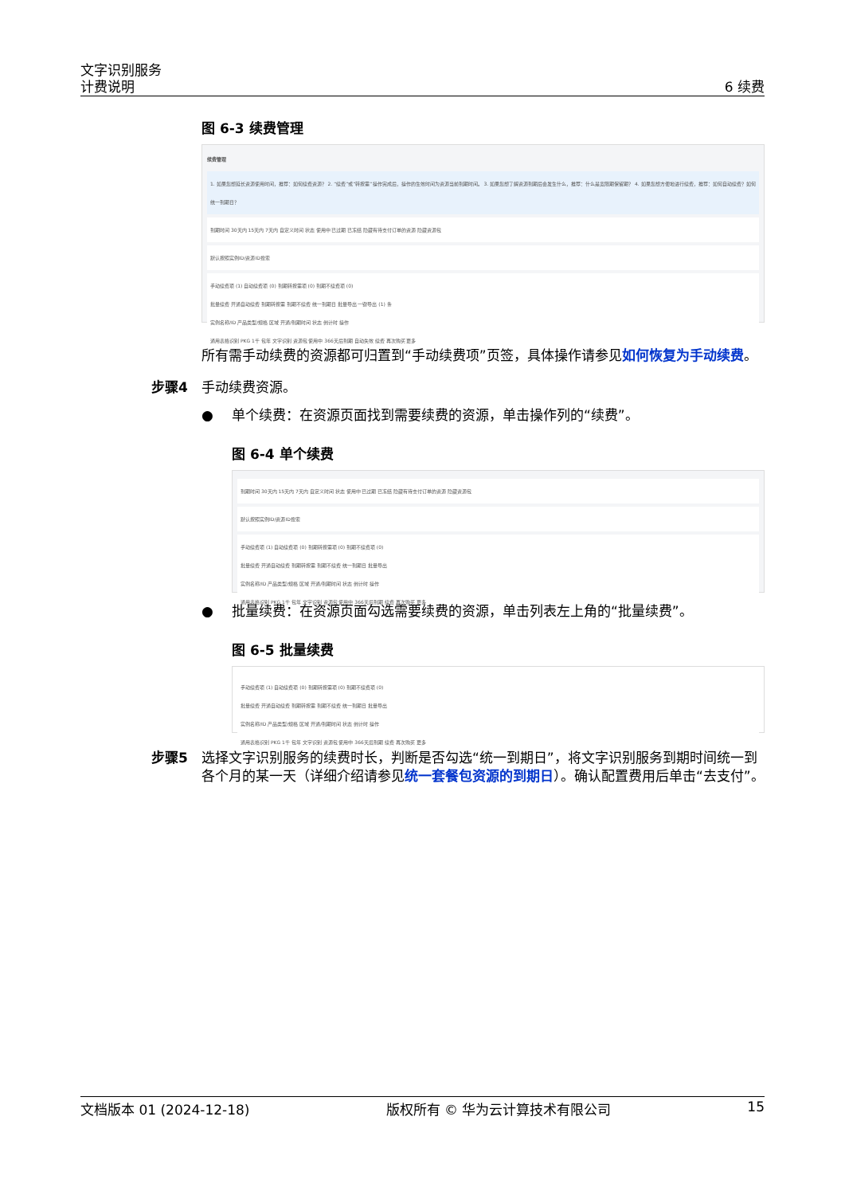文字识别服务
计费说明
6 续费
图 6-3 续费管理
续费管理
1. 如果您想延长资源使用时间，推荐：如何续费资源？ 2. “续费”或“转按需”操作完成后，操作的生效时间为资源当前到期时间。 3. 如果您想了解资源到期后会发生什么，推荐：什么是宽限期保留期？ 4. 如果您想方便地进行续费，推荐：如何自动续费？如何统一到期日？
到期时间 30天内 15天内 7天内 自定义时间 状态 使用中 已过期 已冻结 隐藏有待支付订单的资源 隐藏资源包
默认按照实例ID/资源ID搜索
手动续费项 (1) 自动续费项 (0) 到期转按需项 (0) 到期不续费项 (0)
批量续费 开通自动续费 到期转按需 到期不续费 统一到期日 批量导出 一键导出 (1) 条
实例名称/ID 产品类型/规格 区域 开通/到期时间 状态 倒计时 操作
通用表格识别 PKG 1千 包年 文字识别 资源包 使用中 366天后到期 自动失效 续费 再次购买 更多
所有需手动续费的资源都可归置到“手动续费项”页签，具体操作请参见如何恢复为手动续费。
步骤4 手动续费资源。
● 单个续费：在资源页面找到需要续费的资源，单击操作列的“续费”。
图 6-4 单个续费
到期时间 30天内 15天内 7天内 自定义时间 状态 使用中 已过期 已冻结 隐藏有待支付订单的资源 隐藏资源包
默认按照实例ID/资源ID搜索
手动续费项 (1) 自动续费项 (0) 到期转按需项 (0) 到期不续费项 (0)
批量续费 开通自动续费 到期转按需 到期不续费 统一到期日 批量导出
实例名称/ID 产品类型/规格 区域 开通/到期时间 状态 倒计时 操作
通用表格识别 PKG 1千 包年 文字识别 资源包 使用中 366天后到期 续费 再次购买 更多
● 批量续费：在资源页面勾选需要续费的资源，单击列表左上角的“批量续费”。
图 6-5 批量续费
手动续费项 (1) 自动续费项 (0) 到期转按需项 (0) 到期不续费项 (0)
批量续费 开通自动续费 到期转按需 到期不续费 统一到期日 批量导出
实例名称/ID 产品类型/规格 区域 开通/到期时间 状态 倒计时 操作
通用表格识别 PKG 1千 包年 文字识别 资源包 使用中 366天后到期 续费 再次购买 更多
步骤5 选择文字识别服务的续费时长，判断是否勾选“统一到期日”，将文字识别服务到期时间统一到各个月的某一天（详细介绍请参见统一套餐包资源的到期日）。确认配置费用后单击“去支付”。
文档版本 01 (2024-12-18) 版权所有 © 华为云计算技术有限公司 15